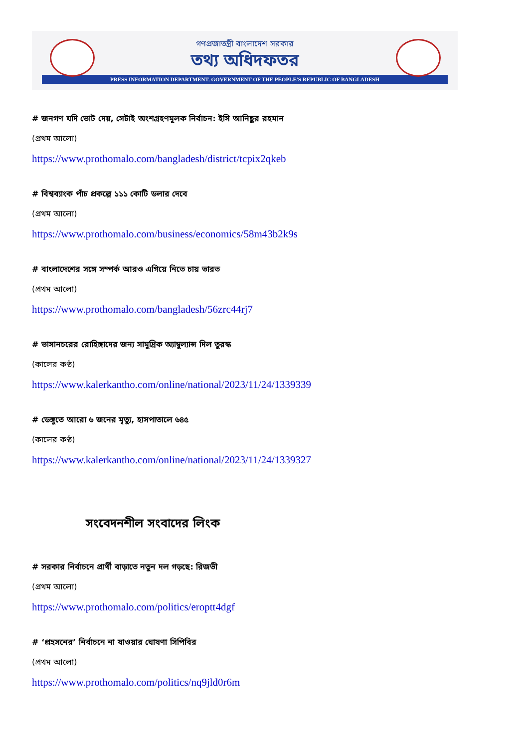গণপ্রজাতন্ত্রী বাংলাদেশ সরকার
তথ্য অধিদফতর
PRESS INFORMATION DEPARTMENT. GOVERNMENT OF THE PEOPLE'S REPUBLIC OF BANGLADESH
# জনগণ যদি ভোট দেয়, সেটাই অংশগ্রহণমূলক নির্বাচন: ইসি আনিছুর রহমান
(প্রথম আলো)
https://www.prothomalo.com/bangladesh/district/tcpix2qkeb
# বিশ্বব্যাংক পাঁচ প্রকল্পে ১১১ কোটি ডলার দেবে
(প্রথম আলো)
https://www.prothomalo.com/business/economics/58m43b2k9s
# বাংলাদেশের সঙ্গে সম্পর্ক আরও এগিয়ে নিতে চায় ভারত
(প্রথম আলো)
https://www.prothomalo.com/bangladesh/56zrc44rj7
# ভাসানচরের রোহিঙ্গাদের জন্য সামুদ্রিক অ্যাম্বুল্যান্স দিল তুরস্ক
(কালের কণ্ঠ)
https://www.kalerkantho.com/online/national/2023/11/24/1339339
# ডেঙ্গুতে আরো ৬ জনের মৃত্যু, হাসপাতালে ৬৪৫
(কালের কণ্ঠ)
https://www.kalerkantho.com/online/national/2023/11/24/1339327
সংবেদনশীল সংবাদের লিংক
# সরকার নির্বাচনে প্রার্থী বাড়াতে নতুন দল গড়ছে: রিজভী
(প্রথম আলো)
https://www.prothomalo.com/politics/eroptt4dgf
# ‘প্রহসনের’ নির্বাচনে না যাওয়ার ঘোষণা সিপিবির
(প্রথম আলো)
https://www.prothomalo.com/politics/nq9jld0r6m